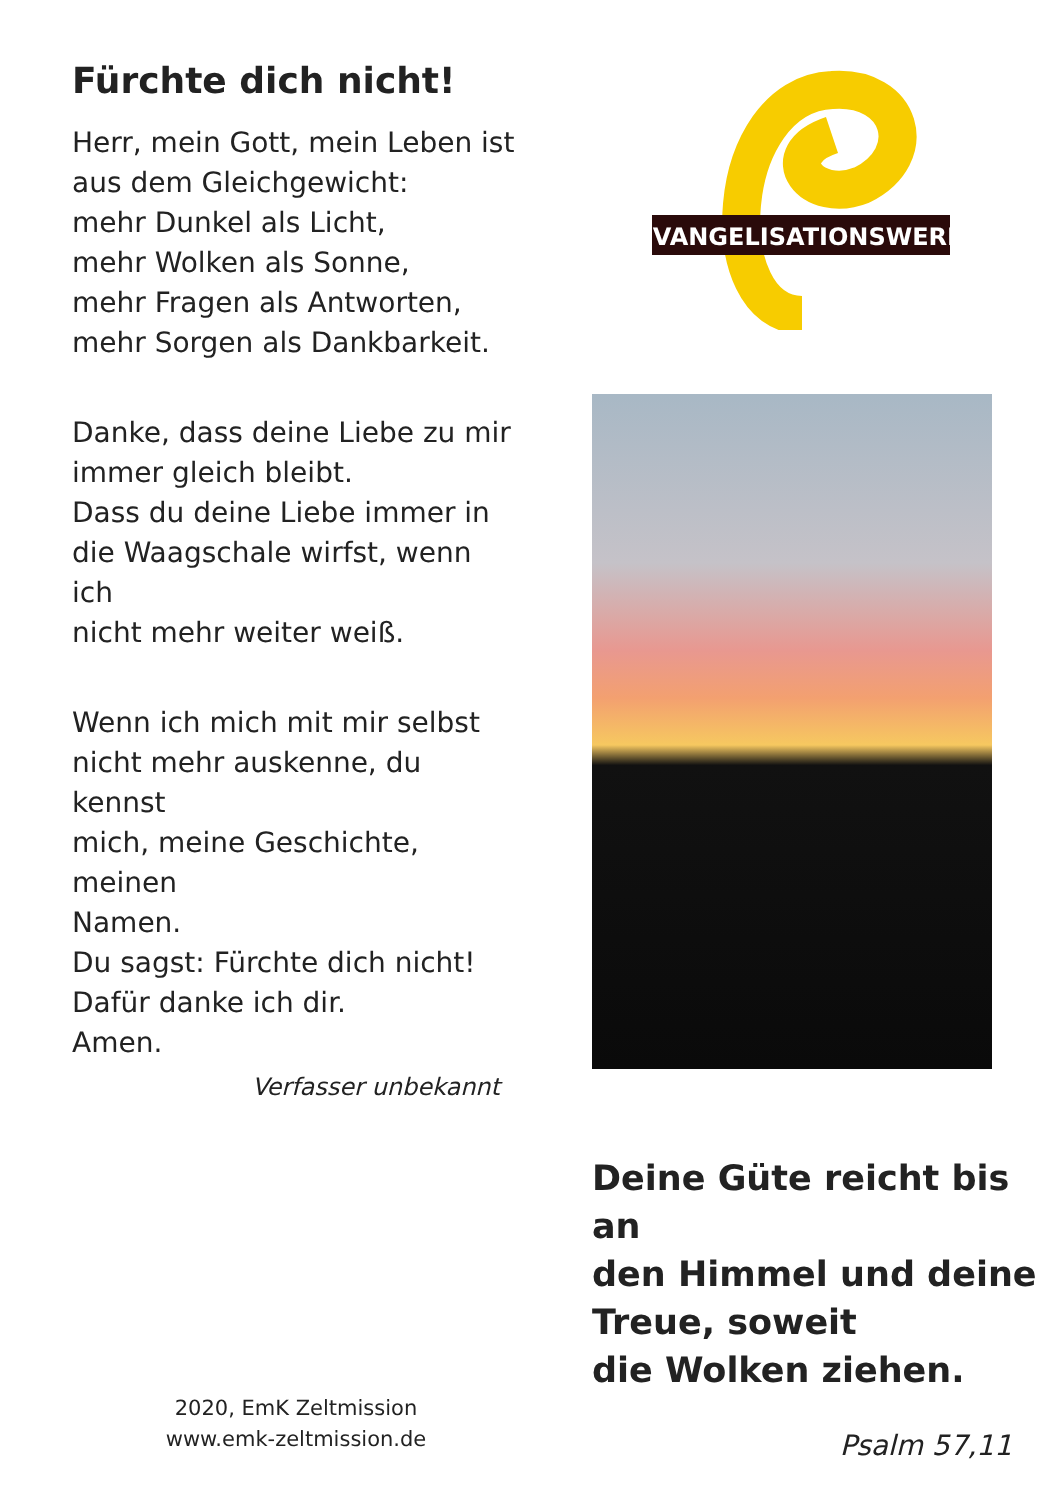Fürchte dich nicht!
Herr, mein Gott, mein Leben ist
aus dem Gleichgewicht:
mehr Dunkel als Licht,
mehr Wolken als Sonne,
mehr Fragen als Antworten,
mehr Sorgen als Dankbarkeit.
Danke, dass deine Liebe zu mir
immer gleich bleibt.
Dass du deine Liebe immer in
die Waagschale wirfst, wenn ich
nicht mehr weiter weiß.
Wenn ich mich mit mir selbst
nicht mehr auskenne, du kennst
mich, meine Geschichte, meinen
Namen.
Du sagst: Fürchte dich nicht!
Dafür danke ich dir.
Amen.
Verfasser unbekannt
2020, EmK Zeltmission
www.emk-zeltmission.de
EVANGELISATIONSWERK
Deine Güte reicht bis an
den Himmel und deine
Treue, soweit
die Wolken ziehen.
Psalm 57,11